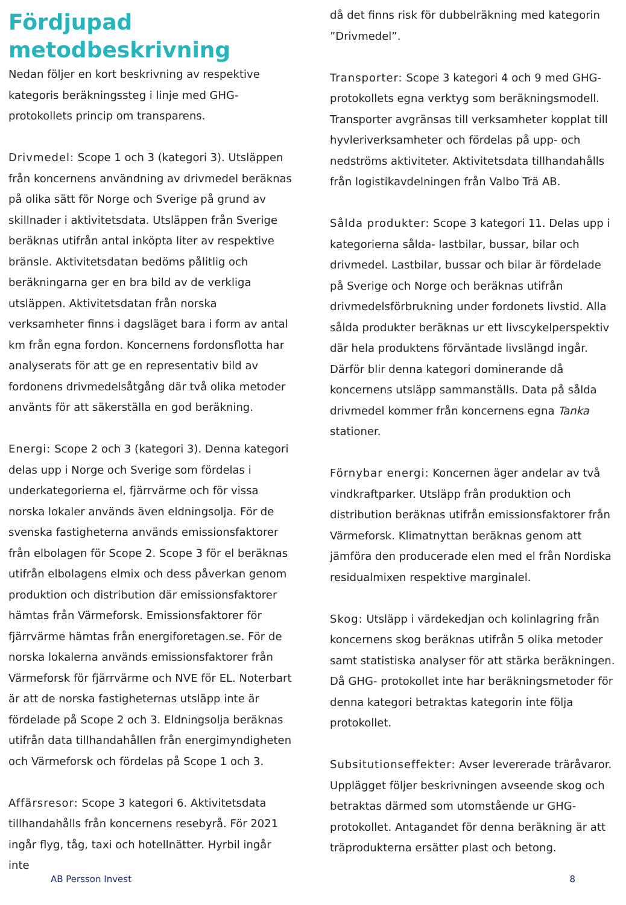Fördjupad metodbeskrivning
Nedan följer en kort beskrivning av respektive kategoris beräkningssteg i linje med GHG-protokollets princip om transparens.
Drivmedel: Scope 1 och 3 (kategori 3). Utsläppen från koncernens användning av drivmedel beräknas på olika sätt för Norge och Sverige på grund av skillnader i aktivitetsdata. Utsläppen från Sverige beräknas utifrån antal inköpta liter av respektive bränsle. Aktivitetsdatan bedöms pålitlig och beräkningarna ger en bra bild av de verkliga utsläppen. Aktivitetsdatan från norska verksamheter finns i dagsläget bara i form av antal km från egna fordon. Koncernens fordonsflotta har analyserats för att ge en representativ bild av fordonens drivmedelsåtgång där två olika metoder använts för att säkerställa en god beräkning.
Energi: Scope 2 och 3 (kategori 3). Denna kategori delas upp i Norge och Sverige som fördelas i underkategorierna el, fjärrvärme och för vissa norska lokaler används även eldningsolja. För de svenska fastigheterna används emissionsfaktorer från elbolagen för Scope 2. Scope 3 för el beräknas utifrån elbolagens elmix och dess påverkan genom produktion och distribution där emissionsfaktorer hämtas från Värmeforsk. Emissionsfaktorer för fjärrvärme hämtas från energiforetagen.se. För de norska lokalerna används emissionsfaktorer från Värmeforsk för fjärrvärme och NVE för EL. Noterbart är att de norska fastigheternas utsläpp inte är fördelade på Scope 2 och 3. Eldningsolja beräknas utifrån data tillhandahållen från energimyndigheten och Värmeforsk och fördelas på Scope 1 och 3.
Affärsresor: Scope 3 kategori 6. Aktivitetsdata tillhandahålls från koncernens resebyrå. För 2021 ingår flyg, tåg, taxi och hotellnätter. Hyrbil ingår inte
då det finns risk för dubbelräkning med kategorin ”Drivmedel”.
Transporter: Scope 3 kategori 4 och 9 med GHG-protokollets egna verktyg som beräkningsmodell. Transporter avgränsas till verksamheter kopplat till hyvleriverksamheter och fördelas på upp- och nedströms aktiviteter. Aktivitetsdata tillhandahålls från logistikavdelningen från Valbo Trä AB.
Sålda produkter: Scope 3 kategori 11. Delas upp i kategorierna sålda- lastbilar, bussar, bilar och drivmedel. Lastbilar, bussar och bilar är fördelade på Sverige och Norge och beräknas utifrån drivmedelsförbrukning under fordonets livstid. Alla sålda produkter beräknas ur ett livscykelperspektiv där hela produktens förväntade livslängd ingår. Därför blir denna kategori dominerande då koncernens utsläpp sammanställs. Data på sålda drivmedel kommer från koncernens egna Tanka stationer.
Förnybar energi: Koncernen äger andelar av två vindkraftparker. Utsläpp från produktion och distribution beräknas utifrån emissionsfaktorer från Värmeforsk. Klimatnyttan beräknas genom att jämföra den producerade elen med el från Nordiska residualmixen respektive marginalel.
Skog: Utsläpp i värdekedjan och kolinlagring från koncernens skog beräknas utifrån 5 olika metoder samt statistiska analyser för att stärka beräkningen. Då GHG- protokollet inte har beräkningsmetoder för denna kategori betraktas kategorin inte följa protokollet.
Subsitutionseffekter: Avser levererade träråvaror. Upplägget följer beskrivningen avseende skog och betraktas därmed som utomstående ur GHG-protokollet. Antagandet för denna beräkning är att träprodukterna ersätter plast och betong.
AB Persson Invest 8